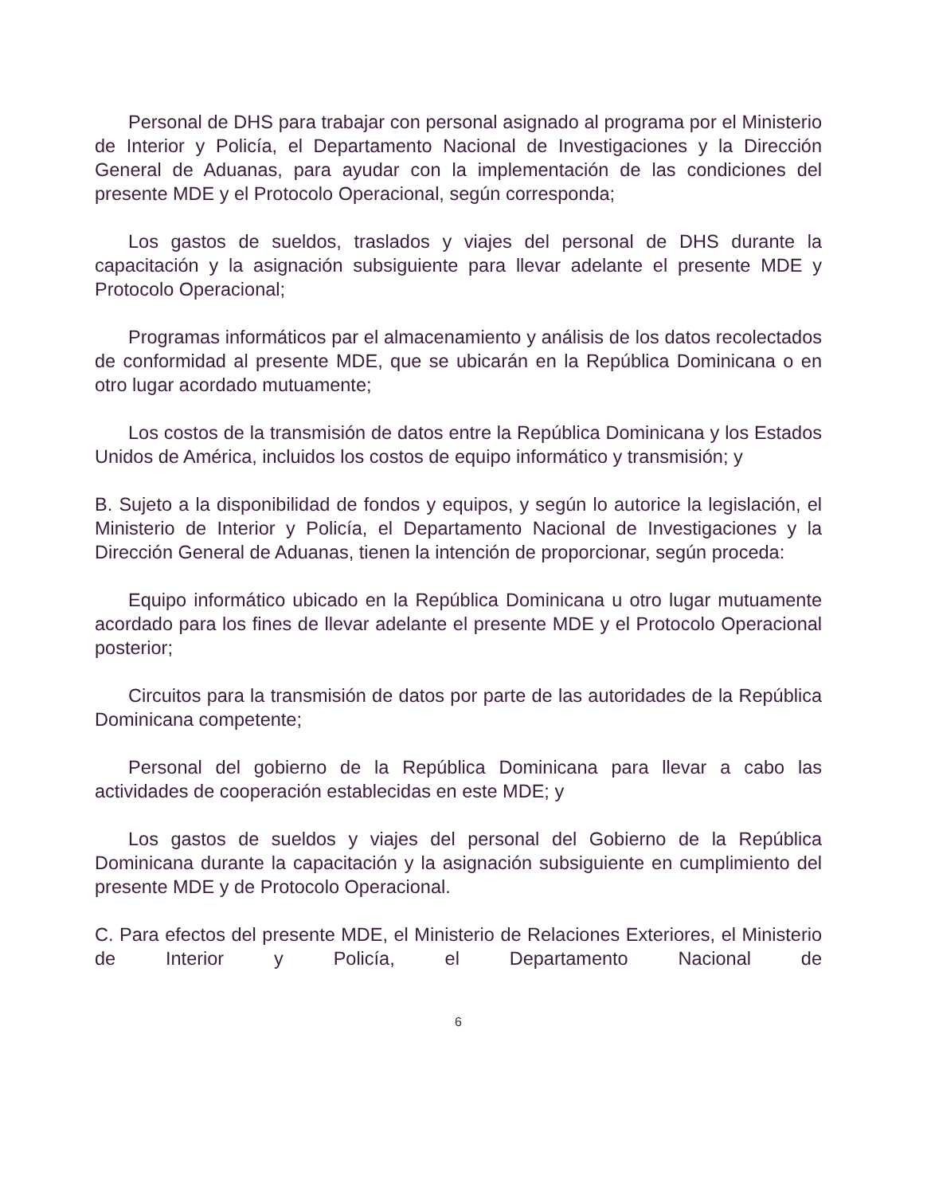Personal de DHS para trabajar con personal asignado al programa por el Ministerio de Interior y Policía, el Departamento Nacional de Investigaciones y la Dirección General de Aduanas, para ayudar con la implementación de las condiciones del presente MDE y el Protocolo Operacional, según corresponda;
Los gastos de sueldos, traslados y viajes del personal de DHS durante la capacitación y la asignación subsiguiente para llevar adelante el presente MDE y Protocolo Operacional;
Programas informáticos par el almacenamiento y análisis de los datos recolectados de conformidad al presente MDE, que se ubicarán en la República Dominicana o en otro lugar acordado mutuamente;
Los costos de la transmisión de datos entre la República Dominicana y los Estados Unidos de América, incluidos los costos de equipo informático y transmisión; y
B. Sujeto a la disponibilidad de fondos y equipos, y según lo autorice la legislación, el Ministerio de Interior y Policía, el Departamento Nacional de Investigaciones y la Dirección General de Aduanas, tienen la intención de proporcionar, según proceda:
Equipo informático ubicado en la República Dominicana u otro lugar mutuamente acordado para los fines de llevar adelante el presente MDE y el Protocolo Operacional posterior;
Circuitos para la transmisión de datos por parte de las autoridades de la República Dominicana competente;
Personal del gobierno de la República Dominicana para llevar a cabo las actividades de cooperación establecidas en este MDE; y
Los gastos de sueldos y viajes del personal del Gobierno de la República Dominicana durante la capacitación y la asignación subsiguiente en cumplimiento del presente MDE y de Protocolo Operacional.
C. Para efectos del presente MDE, el Ministerio de Relaciones Exteriores, el Ministerio de Interior y Policía, el Departamento Nacional de
6